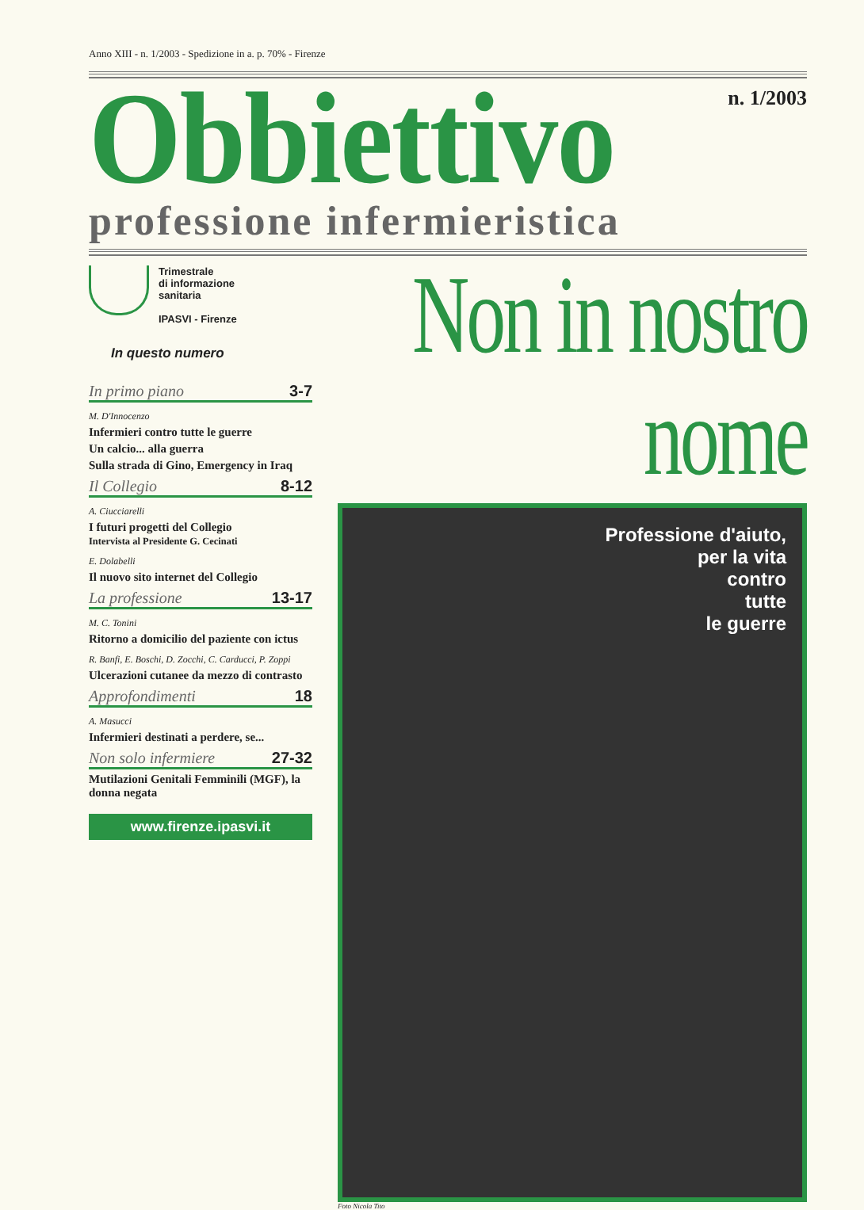Anno XIII - n. 1/2003 - Spedizione in a. p. 70% - Firenze
Obbiettivo
n. 1/2003
professione infermieristica
Trimestrale
di informazione
sanitaria
IPASVI - Firenze
In questo numero
In primo piano 3-7
M. D'Innocenzo
Infermieri contro tutte le guerre
Un calcio... alla guerra
Sulla strada di Gino, Emergency in Iraq
Il Collegio 8-12
A. Ciucciarelli
I futuri progetti del Collegio
Intervista al Presidente G. Cecinati
E. Dolabelli
Il nuovo sito internet del Collegio
La professione 13-17
M. C. Tonini
Ritorno a domicilio del paziente con ictus
R. Banfi, E. Boschi, D. Zocchi, C. Carducci, P. Zoppi
Ulcerazioni cutanee da mezzo di contrasto
Approfondimenti 18
A. Masucci
Infermieri destinati a perdere, se...
Non solo infermiere 27-32
Mutilazioni Genitali Femminili (MGF), la donna negata
www.firenze.ipasvi.it
Non in nostro nome
Professione d'aiuto,
per la vita
contro
tutte
le guerre
Foto Nicola Tito